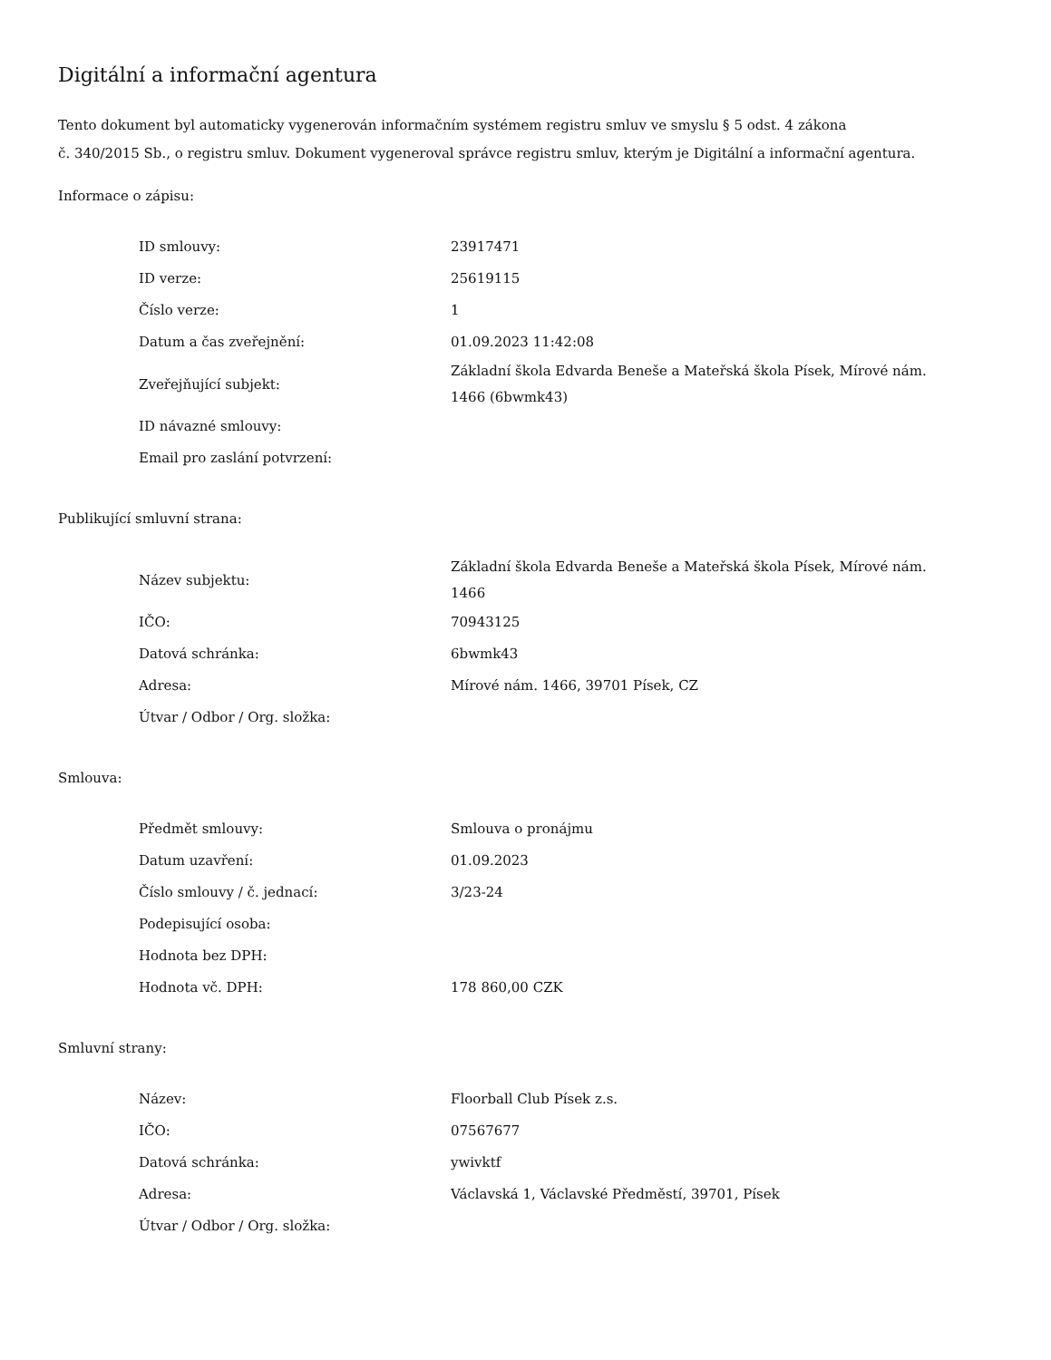Digitální a informační agentura
Tento dokument byl automaticky vygenerován informačním systémem registru smluv ve smyslu § 5 odst. 4 zákona
č. 340/2015 Sb., o registru smluv. Dokument vygeneroval správce registru smluv, kterým je Digitální a informační agentura.
Informace o zápisu:
| ID smlouvy: | 23917471 |
| ID verze: | 25619115 |
| Číslo verze: | 1 |
| Datum a čas zveřejnění: | 01.09.2023 11:42:08 |
| Zveřejňující subjekt: | Základní škola Edvarda Beneše a Mateřská škola Písek, Mírové nám. 1466 (6bwmk43) |
| ID návazné smlouvy: | |
| Email pro zaslání potvrzení: | |
Publikující smluvní strana:
| Název subjektu: | Základní škola Edvarda Beneše a Mateřská škola Písek, Mírové nám. 1466 |
| IČO: | 70943125 |
| Datová schránka: | 6bwmk43 |
| Adresa: | Mírové nám. 1466, 39701 Písek, CZ |
| Útvar / Odbor / Org. složka: | |
Smlouva:
| Předmět smlouvy: | Smlouva o pronájmu |
| Datum uzavření: | 01.09.2023 |
| Číslo smlouvy / č. jednací: | 3/23-24 |
| Podepisující osoba: | |
| Hodnota bez DPH: | |
| Hodnota vč. DPH: | 178 860,00 CZK |
Smluvní strany:
| Název: | Floorball Club Písek z.s. |
| IČO: | 07567677 |
| Datová schránka: | ywivktf |
| Adresa: | Václavská 1, Václavské Předměstí, 39701, Písek |
| Útvar / Odbor / Org. složka: | |